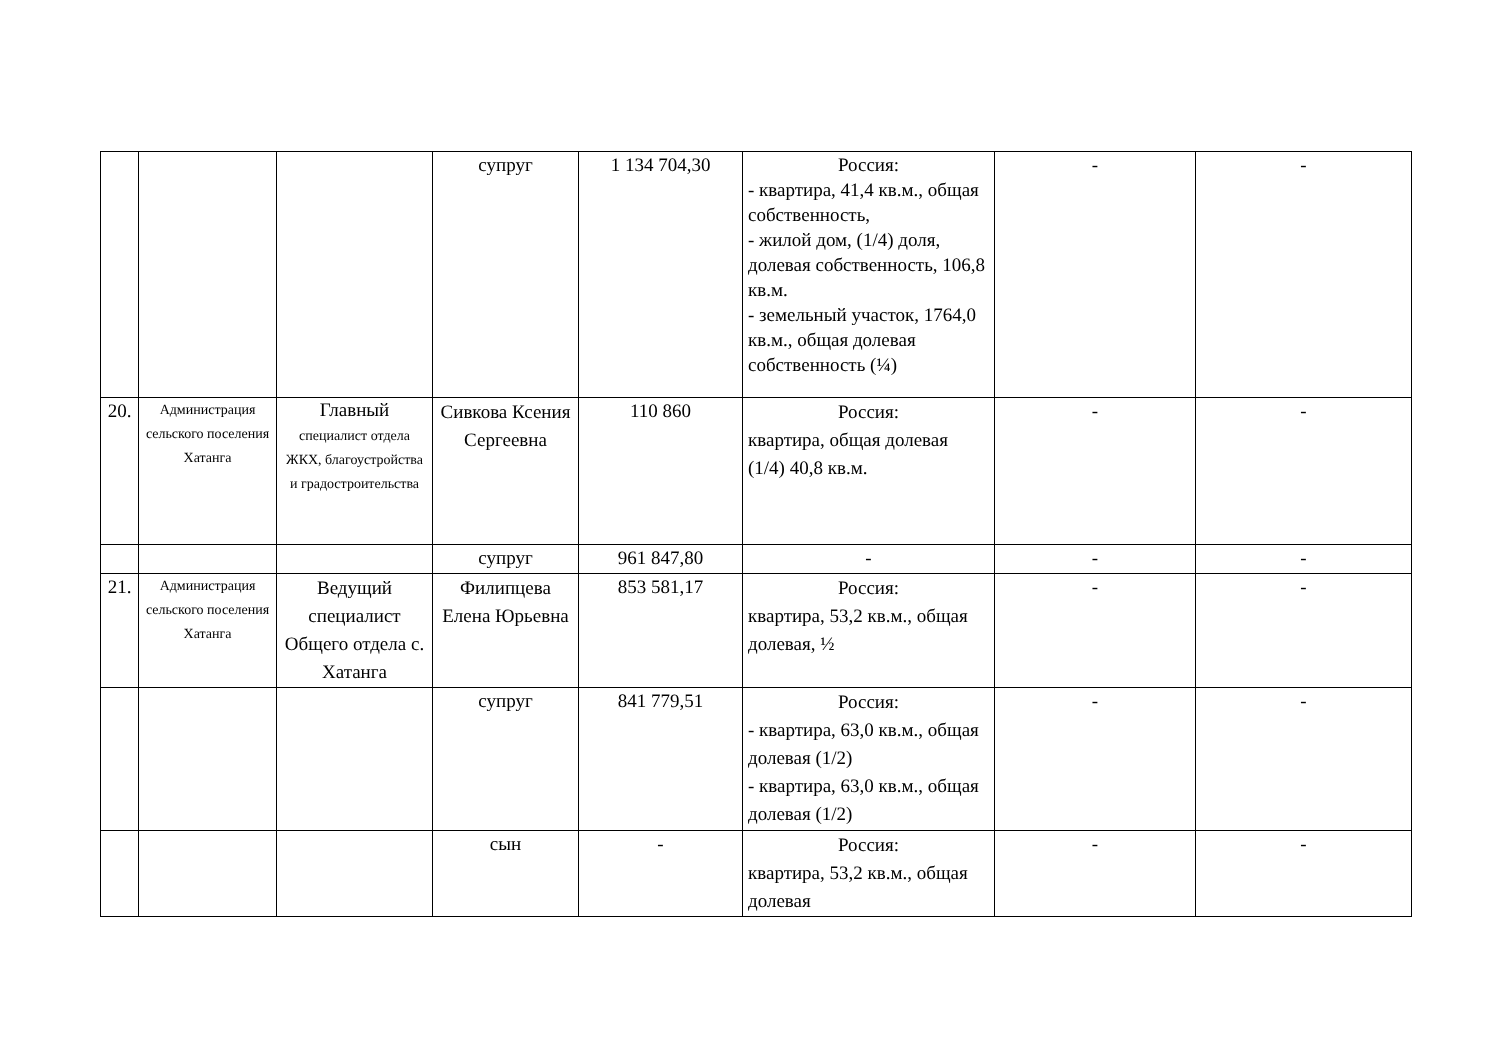| | | | супруг | 1 134 704,30 | Россия: - квартира, 41,4 кв.м., общая собственность, - жилой дом, (1/4) доля, долевая собственность, 106,8 кв.м. - земельный участок, 1764,0 кв.м., общая долевая собственность (¼) | - | - |
| 20. | Администрация сельского поселения Хатанга | Главный специалист отдела ЖКХ, благоустройства и градостроительства | Сивкова Ксения Сергеевна | 110 860 | Россия: квартира, общая долевая (1/4) 40,8 кв.м. | - | - |
| | | | супруг | 961 847,80 | - | - | - |
| 21. | Администрация сельского поселения Хатанга | Ведущий специалист Общего отдела с. Хатанга | Филипцева Елена Юрьевна | 853 581,17 | Россия: квартира, 53,2 кв.м., общая долевая, ½ | - | - |
| | | | супруг | 841 779,51 | Россия: - квартира, 63,0 кв.м., общая долевая (1/2) - квартира, 63,0 кв.м., общая долевая (1/2) | - | - |
| | | | сын | - | Россия: квартира, 53,2 кв.м., общая долевая | - | - |